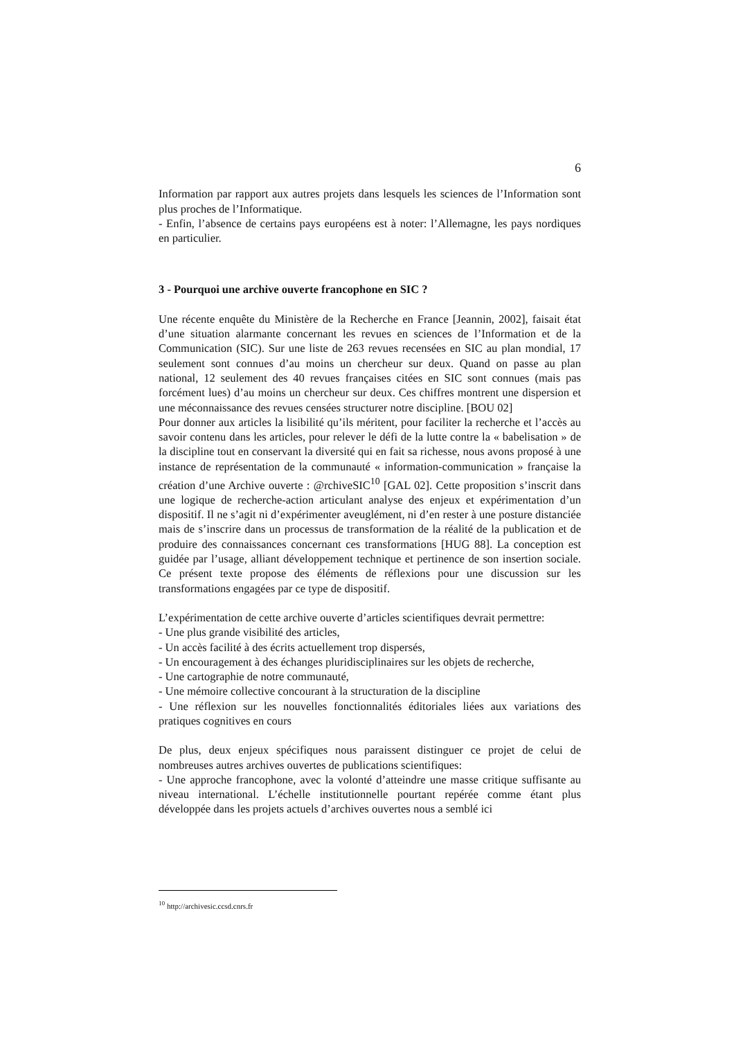6
Information par rapport aux autres projets dans lesquels les sciences de l’Information sont plus proches de l’Informatique.
- Enfin, l’absence de certains pays européens est à noter: l’Allemagne, les pays nordiques en particulier.
3 - Pourquoi une archive ouverte francophone en SIC ?
Une récente enquête du Ministère de la Recherche en France [Jeannin, 2002], faisait état d’une situation alarmante concernant les revues en sciences de l’Information et de la Communication (SIC). Sur une liste de 263 revues recensées en SIC au plan mondial, 17 seulement sont connues d’au moins un chercheur sur deux. Quand on passe au plan national, 12 seulement des 40 revues françaises citées en SIC sont connues (mais pas forcément lues) d’au moins un chercheur sur deux. Ces chiffres montrent une dispersion et une méconnaissance des revues censées structurer notre discipline. [BOU 02]
Pour donner aux articles la lisibilité qu’ils méritent, pour faciliter la recherche et l’accès au savoir contenu dans les articles, pour relever le défi de la lutte contre la « babelisation » de la discipline tout en conservant la diversité qui en fait sa richesse, nous avons proposé à une instance de représentation de la communauté « information-communication » française la création d’une Archive ouverte : @rchiveSIC<sup>10</sup> [GAL 02]. Cette proposition s’inscrit dans une logique de recherche-action articulant analyse des enjeux et expérimentation d’un dispositif. Il ne s’agit ni d’expérimenter aveuglément, ni d’en rester à une posture distanciée mais de s’inscrire dans un processus de transformation de la réalité de la publication et de produire des connaissances concernant ces transformations [HUG 88]. La conception est guidée par l’usage, alliant développement technique et pertinence de son insertion sociale. Ce présent texte propose des éléments de réflexions pour une discussion sur les transformations engagées par ce type de dispositif.
L’expérimentation de cette archive ouverte d’articles scientifiques devrait permettre:
- Une plus grande visibilité des articles,
- Un accès facilité à des écrits actuellement trop dispersés,
- Un encouragement à des échanges pluridisciplinaires sur les objets de recherche,
- Une cartographie de notre communauté,
- Une mémoire collective concourant à la structuration de la discipline
- Une réflexion sur les nouvelles fonctionnalités éditoriales liées aux variations des pratiques cognitives en cours
De plus, deux enjeux spécifiques nous paraissent distinguer ce projet de celui de nombreuses autres archives ouvertes de publications scientifiques:
- Une approche francophone, avec la volonté d’atteindre une masse critique suffisante au niveau international. L’échelle institutionnelle pourtant repérée comme étant plus développée dans les projets actuels d’archives ouvertes nous a semblé ici
<sup>10</sup> http://archivesic.ccsd.cnrs.fr